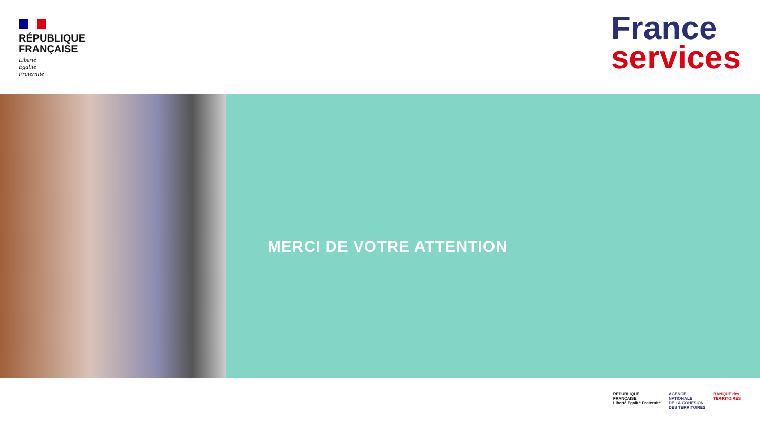RÉPUBLIQUE
FRANÇAISE
Liberté
Égalité
Fraternité
France
services
MERCI DE VOTRE ATTENTION
RÉPUBLIQUE
FRANÇAISE
Liberté Égalité Fraternité
AGENCE
NATIONALE
DE LA COHÉSION
DES TERRITOIRES
BANQUE des
TERRITOIRES